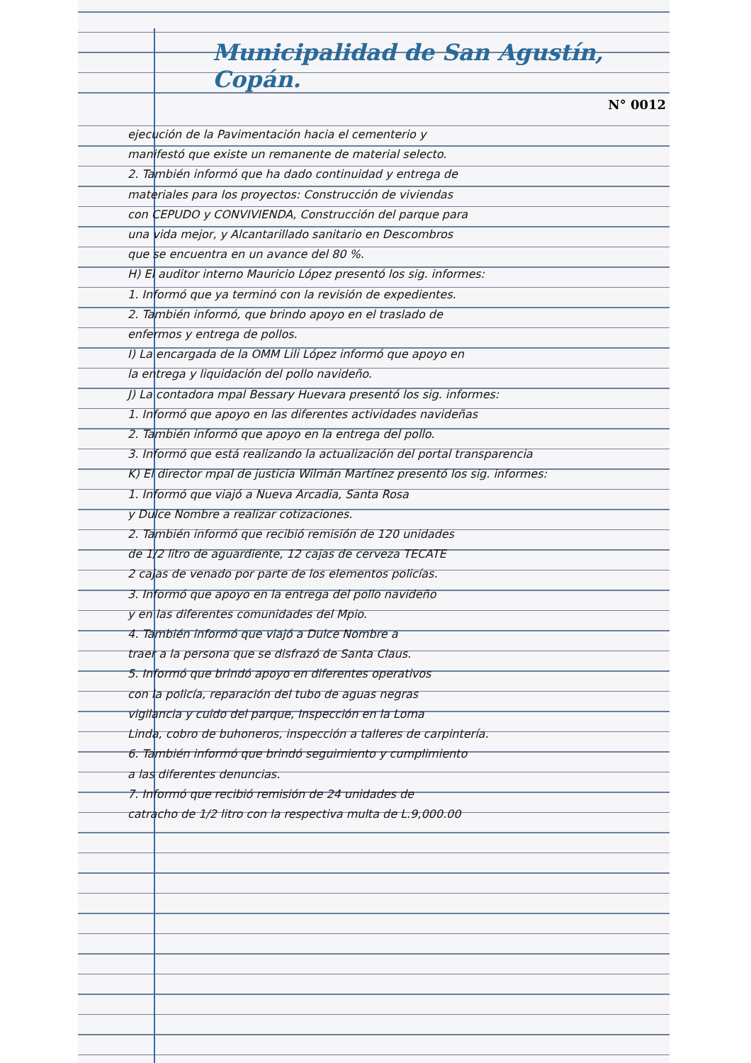Municipalidad de San Agustín, Copán.
N° 0012
ejecución de la Pavimentación hacia el cementerio y
manifestó que existe un remanente de material selecto.
2. También informó que ha dado continuidad y entrega de
materiales para los proyectos: Construcción de viviendas
con CEPUDO y CONVIVIENDA, Construcción del parque para
una vida mejor, y Alcantarillado sanitario en Descombros
que se encuentra en un avance del 80 %.
H) El auditor interno Mauricio López presentó los sig. informes:
1. Informó que ya terminó con la revisión de expedientes.
2. También informó, que brindo apoyo en el traslado de
enfermos y entrega de pollos.
I) La encargada de la OMM Lili López informó que apoyo en
la entrega y liquidación del pollo navideño.
J) La contadora mpal Bessary Huevara presentó los sig. informes:
1. Informó que apoyo en las diferentes actividades navideñas
2. También informó que apoyo en la entrega del pollo.
3. Informó que está realizando la actualización del portal transparencia
K) El director mpal de justicia Wilmán Martínez presentó los sig. informes:
1. Informó que viajó a Nueva Arcadia, Santa Rosa
y Dulce Nombre a realizar cotizaciones.
2. También informó que recibió remisión de 120 unidades
de 1/2 litro de aguardiente, 12 cajas de cerveza TECATE
2 cajas de venado por parte de los elementos policías.
3. Informó que apoyo en la entrega del pollo navideño
y en las diferentes comunidades del Mpio.
4. También informó que viajó a Dulce Nombre a
traer a la persona que se disfrazó de Santa Claus.
5. Informó que brindó apoyo en diferentes operativos
con la policía, reparación del tubo de aguas negras
vigilancia y cuido del parque, Inspección en la Loma
Linda, cobro de buhoneros, inspección a talleres de carpintería.
6. También informó que brindó seguimiento y cumplimiento
a las diferentes denuncias.
7. Informó que recibió remisión de 24 unidades de
catracho de 1/2 litro con la respectiva multa de L.9,000.00